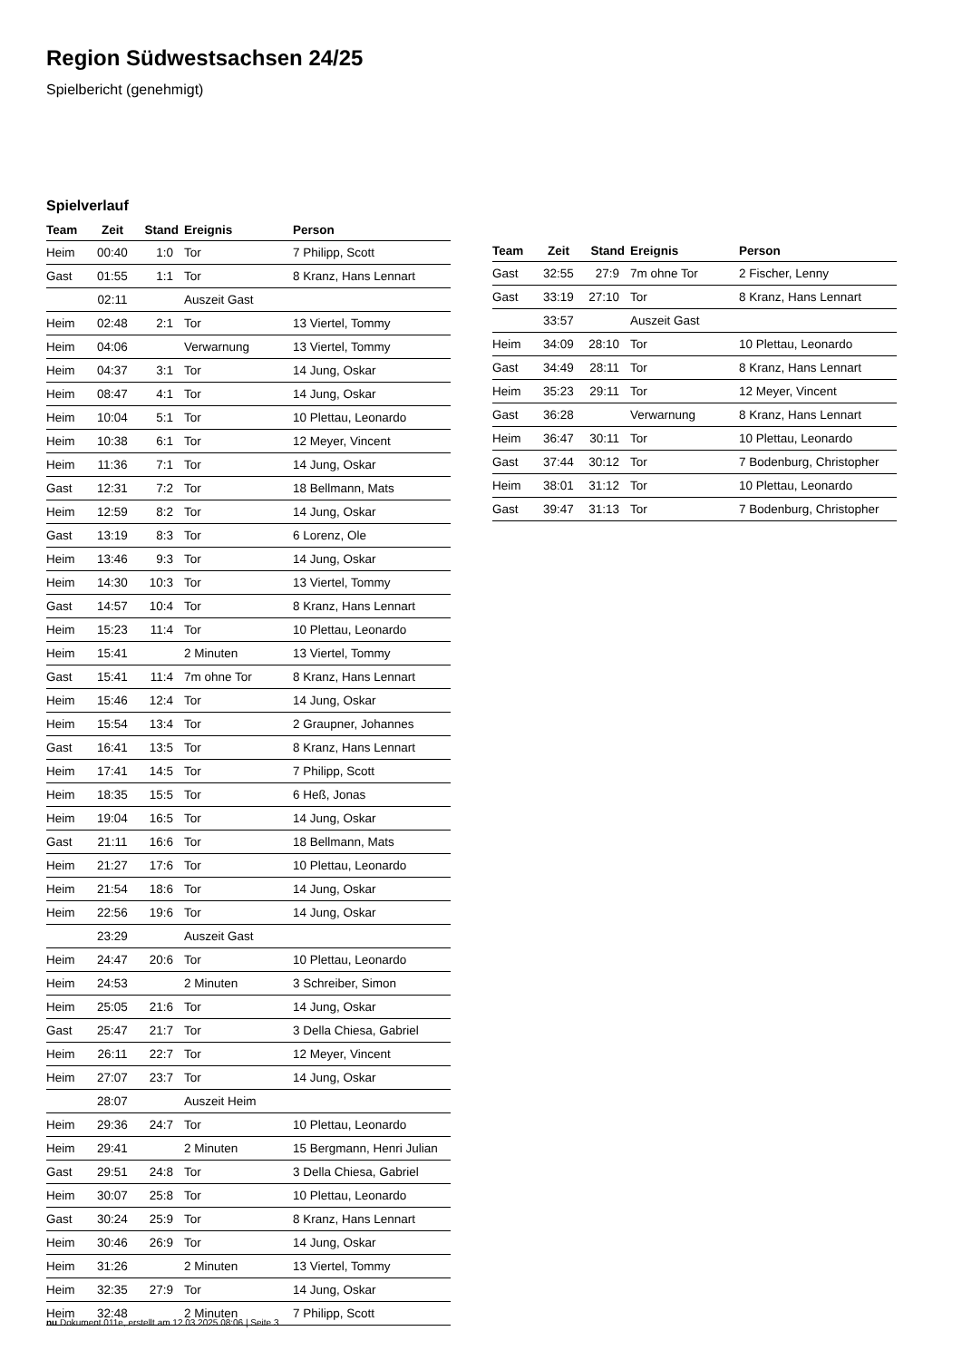Region Südwestsachsen 24/25
Spielbericht (genehmigt)
Spielverlauf
| Team | Zeit | Stand | Ereignis | Person |
| --- | --- | --- | --- | --- |
| Heim | 00:40 | 1:0 | Tor | 7 Philipp, Scott |
| Gast | 01:55 | 1:1 | Tor | 8 Kranz, Hans Lennart |
| | 02:11 | | Auszeit Gast | |
| Heim | 02:48 | 2:1 | Tor | 13 Viertel, Tommy |
| Heim | 04:06 | | Verwarnung | 13 Viertel, Tommy |
| Heim | 04:37 | 3:1 | Tor | 14 Jung, Oskar |
| Heim | 08:47 | 4:1 | Tor | 14 Jung, Oskar |
| Heim | 10:04 | 5:1 | Tor | 10 Plettau, Leonardo |
| Heim | 10:38 | 6:1 | Tor | 12 Meyer, Vincent |
| Heim | 11:36 | 7:1 | Tor | 14 Jung, Oskar |
| Gast | 12:31 | 7:2 | Tor | 18 Bellmann, Mats |
| Heim | 12:59 | 8:2 | Tor | 14 Jung, Oskar |
| Gast | 13:19 | 8:3 | Tor | 6 Lorenz, Ole |
| Heim | 13:46 | 9:3 | Tor | 14 Jung, Oskar |
| Heim | 14:30 | 10:3 | Tor | 13 Viertel, Tommy |
| Gast | 14:57 | 10:4 | Tor | 8 Kranz, Hans Lennart |
| Heim | 15:23 | 11:4 | Tor | 10 Plettau, Leonardo |
| Heim | 15:41 | | 2 Minuten | 13 Viertel, Tommy |
| Gast | 15:41 | 11:4 | 7m ohne Tor | 8 Kranz, Hans Lennart |
| Heim | 15:46 | 12:4 | Tor | 14 Jung, Oskar |
| Heim | 15:54 | 13:4 | Tor | 2 Graupner, Johannes |
| Gast | 16:41 | 13:5 | Tor | 8 Kranz, Hans Lennart |
| Heim | 17:41 | 14:5 | Tor | 7 Philipp, Scott |
| Heim | 18:35 | 15:5 | Tor | 6 Heß, Jonas |
| Heim | 19:04 | 16:5 | Tor | 14 Jung, Oskar |
| Gast | 21:11 | 16:6 | Tor | 18 Bellmann, Mats |
| Heim | 21:27 | 17:6 | Tor | 10 Plettau, Leonardo |
| Heim | 21:54 | 18:6 | Tor | 14 Jung, Oskar |
| Heim | 22:56 | 19:6 | Tor | 14 Jung, Oskar |
| | 23:29 | | Auszeit Gast | |
| Heim | 24:47 | 20:6 | Tor | 10 Plettau, Leonardo |
| Heim | 24:53 | | 2 Minuten | 3 Schreiber, Simon |
| Heim | 25:05 | 21:6 | Tor | 14 Jung, Oskar |
| Gast | 25:47 | 21:7 | Tor | 3 Della Chiesa, Gabriel |
| Heim | 26:11 | 22:7 | Tor | 12 Meyer, Vincent |
| Heim | 27:07 | 23:7 | Tor | 14 Jung, Oskar |
| | 28:07 | | Auszeit Heim | |
| Heim | 29:36 | 24:7 | Tor | 10 Plettau, Leonardo |
| Heim | 29:41 | | 2 Minuten | 15 Bergmann, Henri Julian |
| Gast | 29:51 | 24:8 | Tor | 3 Della Chiesa, Gabriel |
| Heim | 30:07 | 25:8 | Tor | 10 Plettau, Leonardo |
| Gast | 30:24 | 25:9 | Tor | 8 Kranz, Hans Lennart |
| Heim | 30:46 | 26:9 | Tor | 14 Jung, Oskar |
| Heim | 31:26 | | 2 Minuten | 13 Viertel, Tommy |
| Heim | 32:35 | 27:9 | Tor | 14 Jung, Oskar |
| Heim | 32:48 | | 2 Minuten | 7 Philipp, Scott |
| Team | Zeit | Stand | Ereignis | Person |
| --- | --- | --- | --- | --- |
| Gast | 32:55 | 27:9 | 7m ohne Tor | 2 Fischer, Lenny |
| Gast | 33:19 | 27:10 | Tor | 8 Kranz, Hans Lennart |
| | 33:57 | | Auszeit Gast | |
| Heim | 34:09 | 28:10 | Tor | 10 Plettau, Leonardo |
| Gast | 34:49 | 28:11 | Tor | 8 Kranz, Hans Lennart |
| Heim | 35:23 | 29:11 | Tor | 12 Meyer, Vincent |
| Gast | 36:28 | | Verwarnung | 8 Kranz, Hans Lennart |
| Heim | 36:47 | 30:11 | Tor | 10 Plettau, Leonardo |
| Gast | 37:44 | 30:12 | Tor | 7 Bodenburg, Christopher |
| Heim | 38:01 | 31:12 | Tor | 10 Plettau, Leonardo |
| Gast | 39:47 | 31:13 | Tor | 7 Bodenburg, Christopher |
nu.Dokument 011e, erstellt am 12.03.2025 08:06 | Seite 3